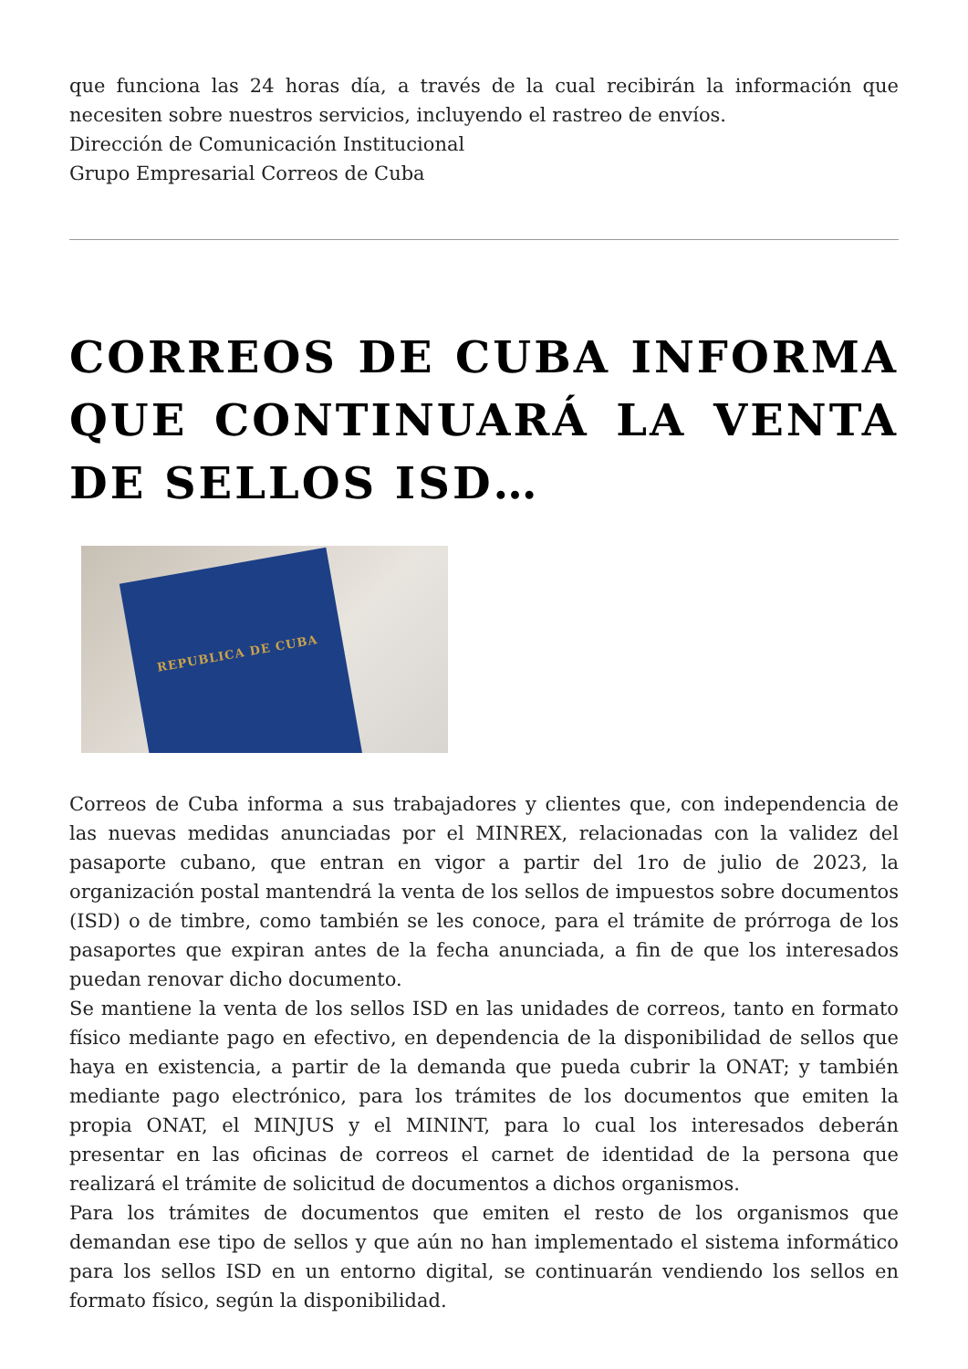que funciona las 24 horas día, a través de la cual recibirán la información que necesiten sobre nuestros servicios, incluyendo el rastreo de envíos.
Dirección de Comunicación Institucional
Grupo Empresarial Correos de Cuba
CORREOS DE CUBA INFORMA QUE CONTINUARÁ LA VENTA DE SELLOS ISD…
REPUBLICA DE CUBA
Correos de Cuba informa a sus trabajadores y clientes que, con independencia de las nuevas medidas anunciadas por el MINREX, relacionadas con la validez del pasaporte cubano, que entran en vigor a partir del 1ro de julio de 2023, la organización postal mantendrá la venta de los sellos de impuestos sobre documentos (ISD) o de timbre, como también se les conoce, para el trámite de prórroga de los pasaportes que expiran antes de la fecha anunciada, a fin de que los interesados puedan renovar dicho documento.
Se mantiene la venta de los sellos ISD en las unidades de correos, tanto en formato físico mediante pago en efectivo, en dependencia de la disponibilidad de sellos que haya en existencia, a partir de la demanda que pueda cubrir la ONAT; y también mediante pago electrónico, para los trámites de los documentos que emiten la propia ONAT, el MINJUS y el MININT, para lo cual los interesados deberán presentar en las oficinas de correos el carnet de identidad de la persona que realizará el trámite de solicitud de documentos a dichos organismos.
Para los trámites de documentos que emiten el resto de los organismos que demandan ese tipo de sellos y que aún no han implementado el sistema informático para los sellos ISD en un entorno digital, se continuarán vendiendo los sellos en formato físico, según la disponibilidad.